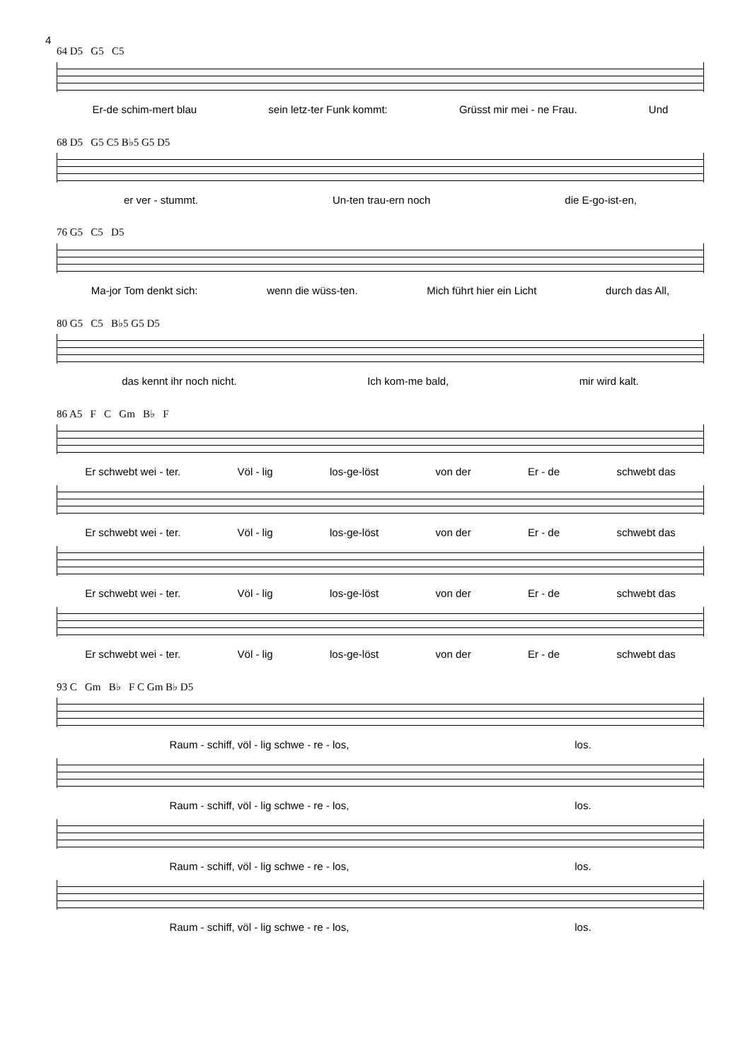4
64 D5 G5 C5
Er-de schim-mert blau sein letz-ter Funk kommt: Grüsst mir mei - ne Frau. Und
68 D5 G5 C5 B♭5 G5 D5
er ver - stummt. Un-ten trau-ern noch die E-go-ist-en,
76 G5 C5 D5
Ma-jor Tom denkt sich: wenn die wüss-ten. Mich führt hier ein Licht durch das All,
80 G5 C5 B♭5 G5 D5
das kennt ihr noch nicht. Ich kom-me bald, mir wird kalt.
86 A5 F C Gm B♭ F
Er schwebt wei - ter. Völ - lig los-ge-löst von der Er - de schwebt das
Er schwebt wei - ter. Völ - lig los-ge-löst von der Er - de schwebt das
Er schwebt wei - ter. Völ - lig los-ge-löst von der Er - de schwebt das
Er schwebt wei - ter. Völ - lig los-ge-löst von der Er - de schwebt das
93 C Gm B♭ F C Gm B♭ D5
Raum - schiff, völ - lig schwe - re - los, los.
Raum - schiff, völ - lig schwe - re - los, los.
Raum - schiff, völ - lig schwe - re - los, los.
Raum - schiff, völ - lig schwe - re - los, los.